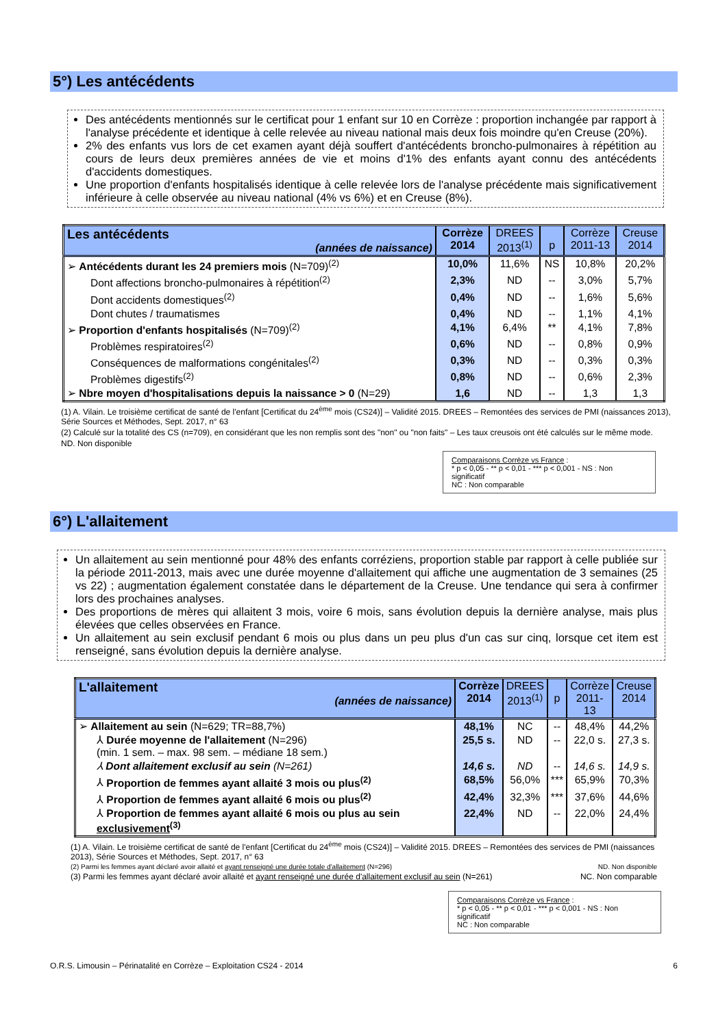5°) Les antécédents
Des antécédents mentionnés sur le certificat pour 1 enfant sur 10 en Corrèze : proportion inchangée par rapport à l'analyse précédente et identique à celle relevée au niveau national mais deux fois moindre qu'en Creuse (20%).
2% des enfants vus lors de cet examen ayant déjà souffert d'antécédents broncho-pulmonaires à répétition au cours de leurs deux premières années de vie et moins d'1% des enfants ayant connu des antécédents d'accidents domestiques.
Une proportion d'enfants hospitalisés identique à celle relevée lors de l'analyse précédente mais significativement inférieure à celle observée au niveau national (4% vs 6%) et en Creuse (8%).
| Les antécédents (années de naissance) | Corrèze 2014 | DREES 2013<sup>(1)</sup> | p | Corrèze 2011-13 | Creuse 2014 |
| --- | --- | --- | --- | --- | --- |
| ➢ Antécédents durant les 24 premiers mois (N=709)<sup>(2)</sup> | 10,0% | 11,6% | NS | 10,8% | 20,2% |
| Dont affections broncho-pulmonaires à répétition<sup>(2)</sup> | 2,3% | ND | -- | 3,0% | 5,7% |
| Dont accidents domestiques<sup>(2)</sup> | 0,4% | ND | -- | 1,6% | 5,6% |
| Dont chutes / traumatismes | 0,4% | ND | -- | 1,1% | 4,1% |
| ➢ Proportion d'enfants hospitalisés (N=709)<sup>(2)</sup> | 4,1% | 6,4% | ** | 4,1% | 7,8% |
| Problèmes respiratoires<sup>(2)</sup> | 0,6% | ND | -- | 0,8% | 0,9% |
| Conséquences de malformations congénitales<sup>(2)</sup> | 0,3% | ND | -- | 0,3% | 0,3% |
| Problèmes digestifs<sup>(2)</sup> | 0,8% | ND | -- | 0,6% | 2,3% |
| ➢ Nbre moyen d'hospitalisations depuis la naissance > 0 (N=29) | 1,6 | ND | -- | 1,3 | 1,3 |
(1) A. Vilain. Le troisième certificat de santé de l'enfant [Certificat du 24<sup>ème</sup> mois (CS24)] – Validité 2015. DREES – Remontées des services de PMI (naissances 2013), Série Sources et Méthodes, Sept. 2017, n° 63
(2) Calculé sur la totalité des CS (n=709), en considérant que les non remplis sont des "non" ou "non faits" – Les taux creusois ont été calculés sur le même mode.
ND. Non disponible
Comparaisons Corrèze vs France :
* p < 0,05 - ** p < 0,01 - *** p < 0,001 - NS : Non significatif
NC : Non comparable
6°) L'allaitement
Un allaitement au sein mentionné pour 48% des enfants corréziens, proportion stable par rapport à celle publiée sur la période 2011-2013, mais avec une durée moyenne d'allaitement qui affiche une augmentation de 3 semaines (25 vs 22) ; augmentation également constatée dans le département de la Creuse. Une tendance qui sera à confirmer lors des prochaines analyses.
Des proportions de mères qui allaitent 3 mois, voire 6 mois, sans évolution depuis la dernière analyse, mais plus élevées que celles observées en France.
Un allaitement au sein exclusif pendant 6 mois ou plus dans un peu plus d'un cas sur cinq, lorsque cet item est renseigné, sans évolution depuis la dernière analyse.
| L'allaitement (années de naissance) | Corrèze 2014 | DREES 2013<sup>(1)</sup> | p | Corrèze 2011-13 | Creuse 2014 |
| --- | --- | --- | --- | --- | --- |
| ➢ Allaitement au sein (N=629; TR=88,7%) | 48,1% | NC | -- | 48,4% | 44,2% |
| ⅄ Durée moyenne de l'allaitement (N=296) (min. 1 sem. – max. 98 sem. – médiane 18 sem.) | 25,5 s. | ND | -- | 22,0 s. | 27,3 s. |
| ⅄ Dont allaitement exclusif au sein (N=261) | 14,6 s. | ND | -- | 14,6 s. | 14,9 s. |
| ⅄ Proportion de femmes ayant allaité 3 mois ou plus<sup>(2)</sup> | 68,5% | 56,0% | *** | 65,9% | 70,3% |
| ⅄ Proportion de femmes ayant allaité 6 mois ou plus<sup>(2)</sup> | 42,4% | 32,3% | *** | 37,6% | 44,6% |
| ⅄ Proportion de femmes ayant allaité 6 mois ou plus au sein exclusivement<sup>(3)</sup> | 22,4% | ND | -- | 22,0% | 24,4% |
(1) A. Vilain. Le troisième certificat de santé de l'enfant [Certificat du 24<sup>ème</sup> mois (CS24)] – Validité 2015. DREES – Remontées des services de PMI (naissances 2013), Série Sources et Méthodes, Sept. 2017, n° 63
(2) Parmi les femmes ayant déclaré avoir allaité et ayant renseigné une durée totale d'allaitement (N=296) ND. Non disponible
(3) Parmi les femmes ayant déclaré avoir allaité et ayant renseigné une durée d'allaitement exclusif au sein (N=261) NC. Non comparable
Comparaisons Corrèze vs France :
* p < 0,05 - ** p < 0,01 - *** p < 0,001 - NS : Non significatif
NC : Non comparable
O.R.S. Limousin – Périnatalité en Corrèze – Exploitation CS24 - 2014 6